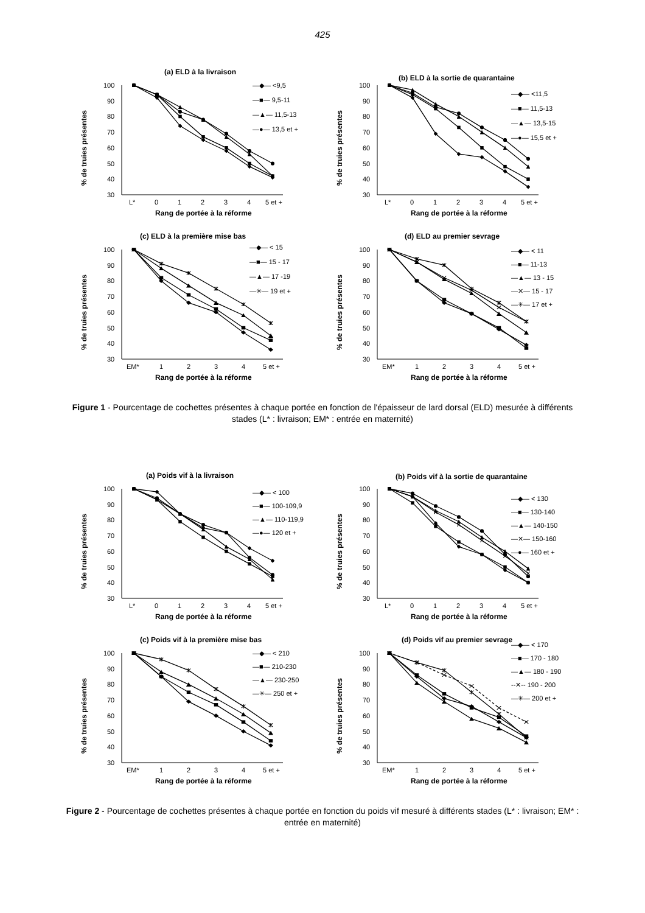425
(a) ELD à la livraison
100
90
80
70
60
50
40
30
L*
0
1
2
3
4
5 et +
Rang de portée à la réforme
% de truies présentes
—◆— <9,5
—■— 9,5-11
—▲— 11,5-13
—●— 13,5 et +
(b) ELD à la sortie de quarantaine
100
90
80
70
60
50
40
30
L*
0
1
2
3
4
5 et +
Rang de portée à la réforme
% de truies présentes
—◆— <11,5
—■— 11,5-13
—▲— 13,5-15
—●— 15,5 et +
(c) ELD à la première mise bas
100
90
80
70
60
50
40
30
EM*
1
2
3
4
5 et +
Rang de portée à la réforme
% de truies présentes
—◆— < 15
—■— 15 - 17
—▲— 17 -19
—✳— 19 et +
(d) ELD au premier sevrage
100
90
80
70
60
50
40
30
EM*
1
2
3
4
5 et +
Rang de portée à la réforme
% de truies présentes
—◆— < 11
—■— 11-13
—▲— 13 - 15
—✕— 15 - 17
—✳— 17 et +
Figure 1 - Pourcentage de cochettes présentes à chaque portée en fonction de l'épaisseur de lard dorsal (ELD) mesurée à différents stades (L* : livraison; EM* : entrée en maternité)
(a) Poids vif à la livraison
100
90
80
70
60
50
40
30
L*
0
1
2
3
4
5 et +
Rang de portée à la réforme
% de truies présentes
—◆— < 100
—■— 100-109,9
—▲— 110-119,9
—●— 120 et +
(b) Poids vif à la sortie de quarantaine
100
90
80
70
60
50
40
30
L*
0
1
2
3
4
5 et +
Rang de portée à la réforme
% de truies présentes
—◆— < 130
—■— 130-140
—▲— 140-150
—✕— 150-160
—●— 160 et +
(c) Poids vif à la première mise bas
100
90
80
70
60
50
40
30
EM*
1
2
3
4
5 et +
Rang de portée à la réforme
% de truies présentes
—◆— < 210
—■— 210-230
—▲— 230-250
—✳— 250 et +
(d) Poids vif au premier sevrage
100
90
80
70
60
50
40
30
EM*
1
2
3
4
5 et +
Rang de portée à la réforme
% de truies présentes
—◆— < 170
—■— 170 - 180
—▲— 180 - 190
--✕-- 190 - 200
—✳— 200 et +
Figure 2 - Pourcentage de cochettes présentes à chaque portée en fonction du poids vif mesuré à différents stades (L* : livraison; EM* : entrée en maternité)